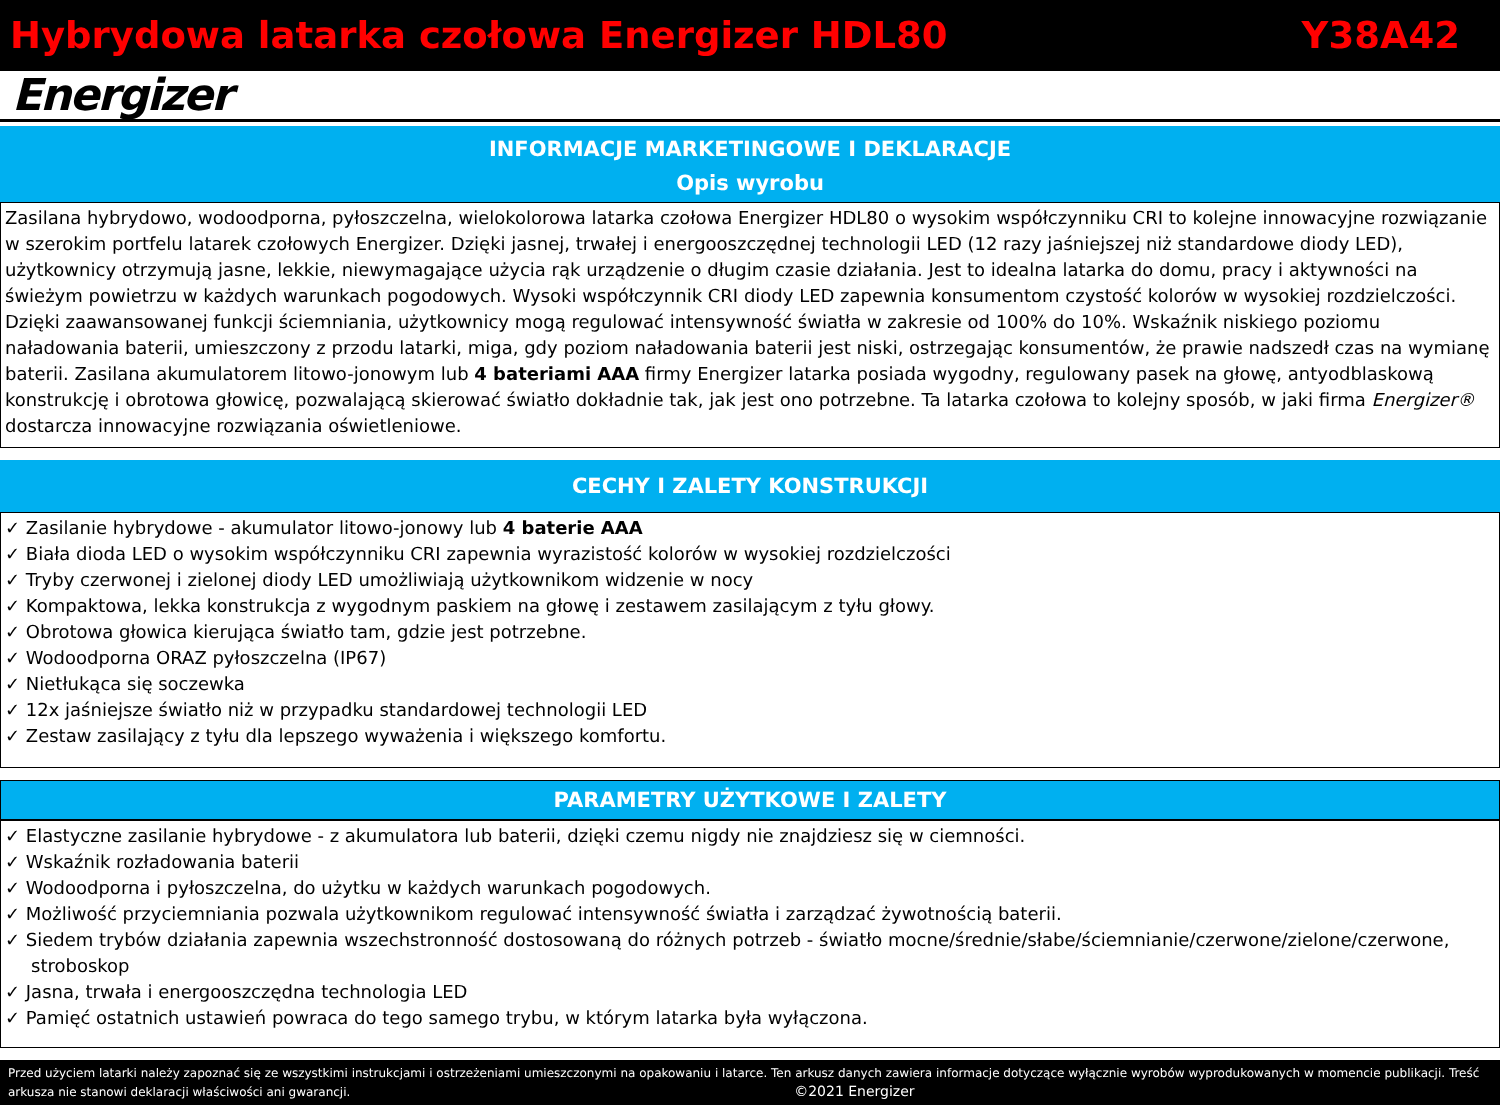Hybrydowa latarka czołowa Energizer HDL80 Y38A42
Energizer
INFORMACJE MARKETINGOWE I DEKLARACJE
Opis wyrobu
Zasilana hybrydowo, wodoodporna, pyłoszczelna, wielokolorowa latarka czołowa Energizer HDL80 o wysokim współczynniku CRI to kolejne innowacyjne rozwiązanie w szerokim portfelu latarek czołowych Energizer. Dzięki jasnej, trwałej i energooszczędnej technologii LED (12 razy jaśniejszej niż standardowe diody LED), użytkownicy otrzymują jasne, lekkie, niewymagające użycia rąk urządzenie o długim czasie działania. Jest to idealna latarka do domu, pracy i aktywności na świeżym powietrzu w każdych warunkach pogodowych. Wysoki współczynnik CRI diody LED zapewnia konsumentom czystość kolorów w wysokiej rozdzielczości. Dzięki zaawansowanej funkcji ściemniania, użytkownicy mogą regulować intensywność światła w zakresie od 100% do 10%. Wskaźnik niskiego poziomu naładowania baterii, umieszczony z przodu latarki, miga, gdy poziom naładowania baterii jest niski, ostrzegając konsumentów, że prawie nadszedł czas na wymianę baterii. Zasilana akumulatorem litowo-jonowym lub 4 bateriami AAA firmy Energizer latarka posiada wygodny, regulowany pasek na głowę, antyodblaskową konstrukcję i obrotowa głowicę, pozwalającą skierować światło dokładnie tak, jak jest ono potrzebne. Ta latarka czołowa to kolejny sposób, w jaki firma Energizer® dostarcza innowacyjne rozwiązania oświetleniowe.
CECHY I ZALETY KONSTRUKCJI
✓ Zasilanie hybrydowe - akumulator litowo-jonowy lub 4 baterie AAA
✓ Biała dioda LED o wysokim współczynniku CRI zapewnia wyrazistość kolorów w wysokiej rozdzielczości
✓ Tryby czerwonej i zielonej diody LED umożliwiają użytkownikom widzenie w nocy
✓ Kompaktowa, lekka konstrukcja z wygodnym paskiem na głowę i zestawem zasilającym z tyłu głowy.
✓ Obrotowa głowica kierująca światło tam, gdzie jest potrzebne.
✓ Wodoodporna ORAZ pyłoszczelna (IP67)
✓ Nietłukąca się soczewka
✓ 12x jaśniejsze światło niż w przypadku standardowej technologii LED
✓ Zestaw zasilający z tyłu dla lepszego wyważenia i większego komfortu.
PARAMETRY UŻYTKOWE I ZALETY
✓ Elastyczne zasilanie hybrydowe - z akumulatora lub baterii, dzięki czemu nigdy nie znajdziesz się w ciemności.
✓ Wskaźnik rozładowania baterii
✓ Wodoodporna i pyłoszczelna, do użytku w każdych warunkach pogodowych.
✓ Możliwość przyciemniania pozwala użytkownikom regulować intensywność światła i zarządzać żywotnością baterii.
✓ Siedem trybów działania zapewnia wszechstronność dostosowaną do różnych potrzeb - światło mocne/średnie/słabe/ściemnianie/czerwone/zielone/czerwone, stroboskop
✓ Jasna, trwała i energooszczędna technologia LED
✓ Pamięć ostatnich ustawień powraca do tego samego trybu, w którym latarka była wyłączona.
Przed użyciem latarki należy zapoznać się ze wszystkimi instrukcjami i ostrzeżeniami umieszczonymi na opakowaniu i latarce. Ten arkusz danych zawiera informacje dotyczące wyłącznie wyrobów wyprodukowanych w momencie publikacji. Treść arkusza nie stanowi deklaracji właściwości ani gwarancji. ©2021 Energizer